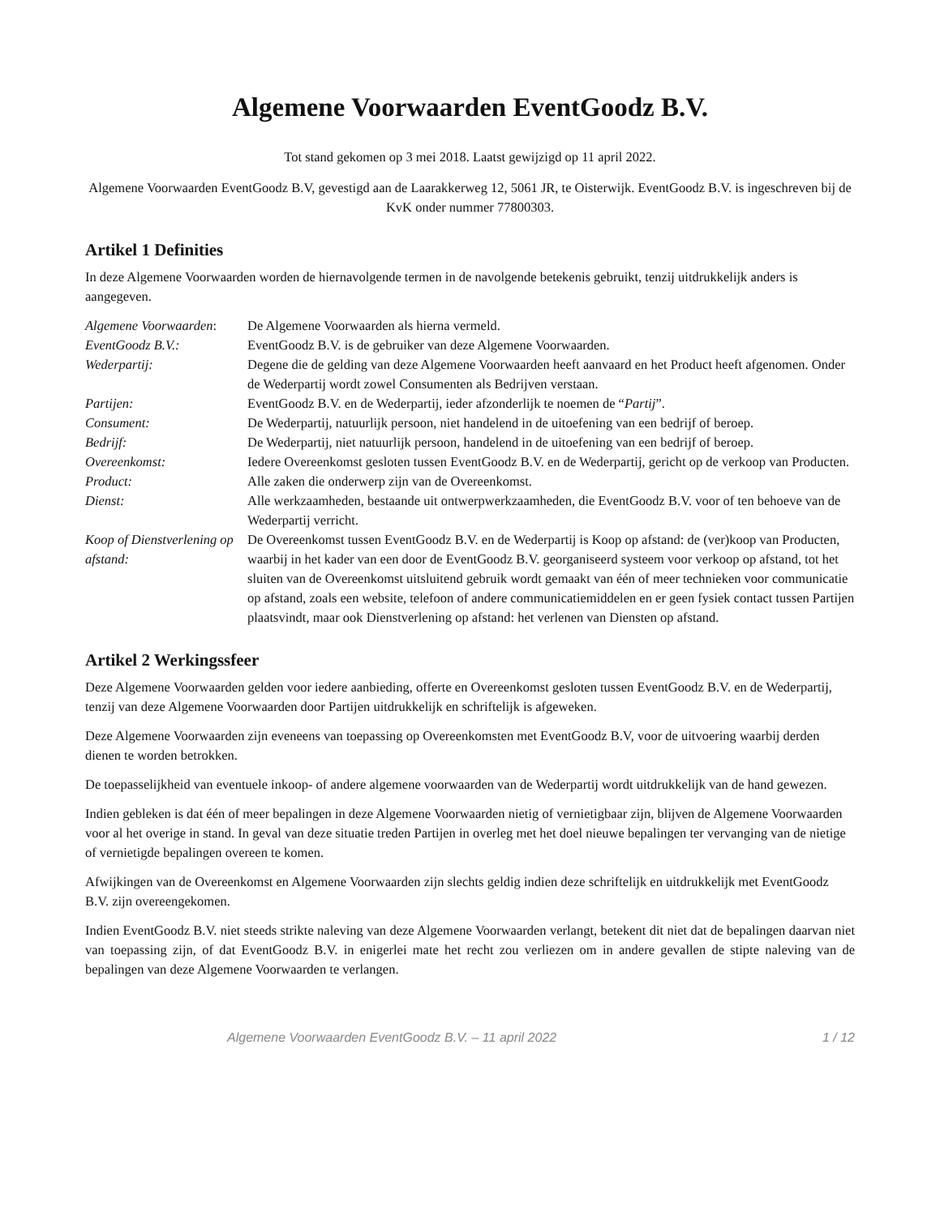Algemene Voorwaarden EventGoodz B.V.
Tot stand gekomen op 3 mei 2018. Laatst gewijzigd op 11 april 2022.
Algemene Voorwaarden EventGoodz B.V, gevestigd aan de Laarakkerweg 12, 5061 JR, te Oisterwijk. EventGoodz B.V. is ingeschreven bij de KvK onder nummer 77800303.
Artikel 1 Definities
In deze Algemene Voorwaarden worden de hiernavolgende termen in de navolgende betekenis gebruikt, tenzij uitdrukkelijk anders is aangegeven.
| Algemene Voorwaarden : | De Algemene Voorwaarden als hierna vermeld. |
| EventGoodz B.V.: | EventGoodz B.V. is de gebruiker van deze Algemene Voorwaarden. |
| Wederpartij: | Degene die de gelding van deze Algemene Voorwaarden heeft aanvaard en het Product heeft afgenomen. Onder de Wederpartij wordt zowel Consumenten als Bedrijven verstaan. |
| Partijen: | EventGoodz B.V. en de Wederpartij, ieder afzonderlijk te noemen de “ Partij ”. |
| Consument: | De Wederpartij, natuurlijk persoon, niet handelend in de uitoefening van een bedrijf of beroep. |
| Bedrijf: | De Wederpartij, niet natuurlijk persoon, handelend in de uitoefening van een bedrijf of beroep. |
| Overeenkomst: | Iedere Overeenkomst gesloten tussen EventGoodz B.V. en de Wederpartij, gericht op de verkoop van Producten. |
| Product: | Alle zaken die onderwerp zijn van de Overeenkomst. |
| Dienst: | Alle werkzaamheden, bestaande uit ontwerpwerkzaamheden, die EventGoodz B.V. voor of ten behoeve van de Wederpartij verricht. |
| Koop of Dienstverlening op afstand: | De Overeenkomst tussen EventGoodz B.V. en de Wederpartij is Koop op afstand: de (ver)koop van Producten, waarbij in het kader van een door de EventGoodz B.V. georganiseerd systeem voor verkoop op afstand, tot het sluiten van de Overeenkomst uitsluitend gebruik wordt gemaakt van één of meer technieken voor communicatie op afstand, zoals een website, telefoon of andere communicatiemiddelen en er geen fysiek contact tussen Partijen plaatsvindt, maar ook Dienstverlening op afstand: het verlenen van Diensten op afstand. |
Artikel 2 Werkingssfeer
Deze Algemene Voorwaarden gelden voor iedere aanbieding, offerte en Overeenkomst gesloten tussen EventGoodz B.V. en de Wederpartij, tenzij van deze Algemene Voorwaarden door Partijen uitdrukkelijk en schriftelijk is afgeweken.
Deze Algemene Voorwaarden zijn eveneens van toepassing op Overeenkomsten met EventGoodz B.V, voor de uitvoering waarbij derden dienen te worden betrokken.
De toepasselijkheid van eventuele inkoop- of andere algemene voorwaarden van de Wederpartij wordt uitdrukkelijk van de hand gewezen.
Indien gebleken is dat één of meer bepalingen in deze Algemene Voorwaarden nietig of vernietigbaar zijn, blijven de Algemene Voorwaarden voor al het overige in stand. In geval van deze situatie treden Partijen in overleg met het doel nieuwe bepalingen ter vervanging van de nietige of vernietigde bepalingen overeen te komen.
Afwijkingen van de Overeenkomst en Algemene Voorwaarden zijn slechts geldig indien deze schriftelijk en uitdrukkelijk met EventGoodz B.V. zijn overeengekomen.
Indien EventGoodz B.V. niet steeds strikte naleving van deze Algemene Voorwaarden verlangt, betekent dit niet dat de bepalingen daarvan niet van toepassing zijn, of dat EventGoodz B.V. in enigerlei mate het recht zou verliezen om in andere gevallen de stipte naleving van de bepalingen van deze Algemene Voorwaarden te verlangen.
Algemene Voorwaarden EventGoodz B.V. – 11 april 2022 1 / 12